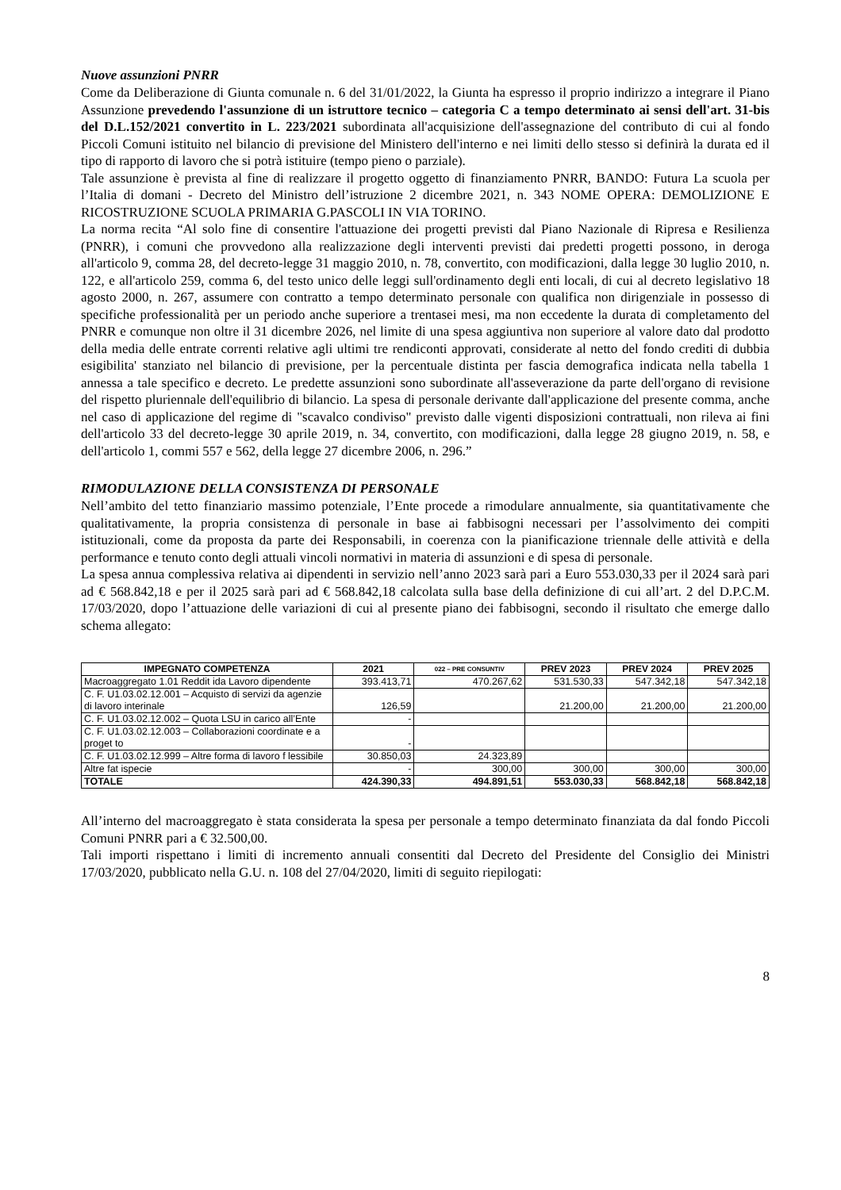Nuove assunzioni PNRR
Come da Deliberazione di Giunta comunale n. 6 del 31/01/2022, la Giunta ha espresso il proprio indirizzo a integrare il Piano Assunzione prevedendo l'assunzione di un istruttore tecnico – categoria C a tempo determinato ai sensi dell'art. 31-bis del D.L.152/2021 convertito in L. 223/2021 subordinata all'acquisizione dell'assegnazione del contributo di cui al fondo Piccoli Comuni istituito nel bilancio di previsione del Ministero dell'interno e nei limiti dello stesso si definirà la durata ed il tipo di rapporto di lavoro che si potrà istituire (tempo pieno o parziale).
Tale assunzione è prevista al fine di realizzare il progetto oggetto di finanziamento PNRR, BANDO: Futura La scuola per l’Italia di domani - Decreto del Ministro dell’istruzione 2 dicembre 2021, n. 343 NOME OPERA: DEMOLIZIONE E RICOSTRUZIONE SCUOLA PRIMARIA G.PASCOLI IN VIA TORINO.
La norma recita “Al solo fine di consentire l'attuazione dei progetti previsti dal Piano Nazionale di Ripresa e Resilienza (PNRR), i comuni che provvedono alla realizzazione degli interventi previsti dai predetti progetti possono, in deroga all'articolo 9, comma 28, del decreto-legge 31 maggio 2010, n. 78, convertito, con modificazioni, dalla legge 30 luglio 2010, n. 122, e all'articolo 259, comma 6, del testo unico delle leggi sull'ordinamento degli enti locali, di cui al decreto legislativo 18 agosto 2000, n. 267, assumere con contratto a tempo determinato personale con qualifica non dirigenziale in possesso di specifiche professionalità per un periodo anche superiore a trentasei mesi, ma non eccedente la durata di completamento del PNRR e comunque non oltre il 31 dicembre 2026, nel limite di una spesa aggiuntiva non superiore al valore dato dal prodotto della media delle entrate correnti relative agli ultimi tre rendiconti approvati, considerate al netto del fondo crediti di dubbia esigibilita' stanziato nel bilancio di previsione, per la percentuale distinta per fascia demografica indicata nella tabella 1 annessa a tale specifico e decreto. Le predette assunzioni sono subordinate all'asseverazione da parte dell'organo di revisione del rispetto pluriennale dell'equilibrio di bilancio. La spesa di personale derivante dall'applicazione del presente comma, anche nel caso di applicazione del regime di "scavalco condiviso" previsto dalle vigenti disposizioni contrattuali, non rileva ai fini dell'articolo 33 del decreto-legge 30 aprile 2019, n. 34, convertito, con modificazioni, dalla legge 28 giugno 2019, n. 58, e dell'articolo 1, commi 557 e 562, della legge 27 dicembre 2006, n. 296.”
RIMODULAZIONE DELLA CONSISTENZA DI PERSONALE
Nell’ambito del tetto finanziario massimo potenziale, l’Ente procede a rimodulare annualmente, sia quantitativamente che qualitativamente, la propria consistenza di personale in base ai fabbisogni necessari per l’assolvimento dei compiti istituzionali, come da proposta da parte dei Responsabili, in coerenza con la pianificazione triennale delle attività e della performance e tenuto conto degli attuali vincoli normativi in materia di assunzioni e di spesa di personale.
La spesa annua complessiva relativa ai dipendenti in servizio nell’anno 2023 sarà pari a Euro 553.030,33 per il 2024 sarà pari ad € 568.842,18 e per il 2025 sarà pari ad € 568.842,18 calcolata sulla base della definizione di cui all’art. 2 del D.P.C.M. 17/03/2020, dopo l’attuazione delle variazioni di cui al presente piano dei fabbisogni, secondo il risultato che emerge dallo schema allegato:
| IMPEGNATO COMPETENZA | 2021 | 022 – PRE CONSUNTIV | PREV 2023 | PREV 2024 | PREV 2025 |
| --- | --- | --- | --- | --- | --- |
| Macroaggregato 1.01 Reddit ida Lavoro dipendente | 393.413,71 | 470.267,62 | 531.530,33 | 547.342,18 | 547.342,18 |
| C. F. U1.03.02.12.001 – Acquisto di servizi da agenzie di lavoro interinale | 126,59 | | 21.200,00 | 21.200,00 | 21.200,00 |
| C. F. U1.03.02.12.002 – Quota LSU in carico all’Ente | - | | | | |
| C. F. U1.03.02.12.003 – Collaborazioni coordinate e a proget to | - | | | | |
| C. F. U1.03.02.12.999 – Altre forma di lavoro f lessibile | 30.850,03 | 24.323,89 | | | |
| Altre fat ispecie | - | 300,00 | 300,00 | 300,00 | 300,00 |
| TOTALE | 424.390,33 | 494.891,51 | 553.030,33 | 568.842,18 | 568.842,18 |
All’interno del macroaggregato è stata considerata la spesa per personale a tempo determinato finanziata da dal fondo Piccoli Comuni PNRR pari a € 32.500,00.
Tali importi rispettano i limiti di incremento annuali consentiti dal Decreto del Presidente del Consiglio dei Ministri 17/03/2020, pubblicato nella G.U. n. 108 del 27/04/2020, limiti di seguito riepilogati:
8